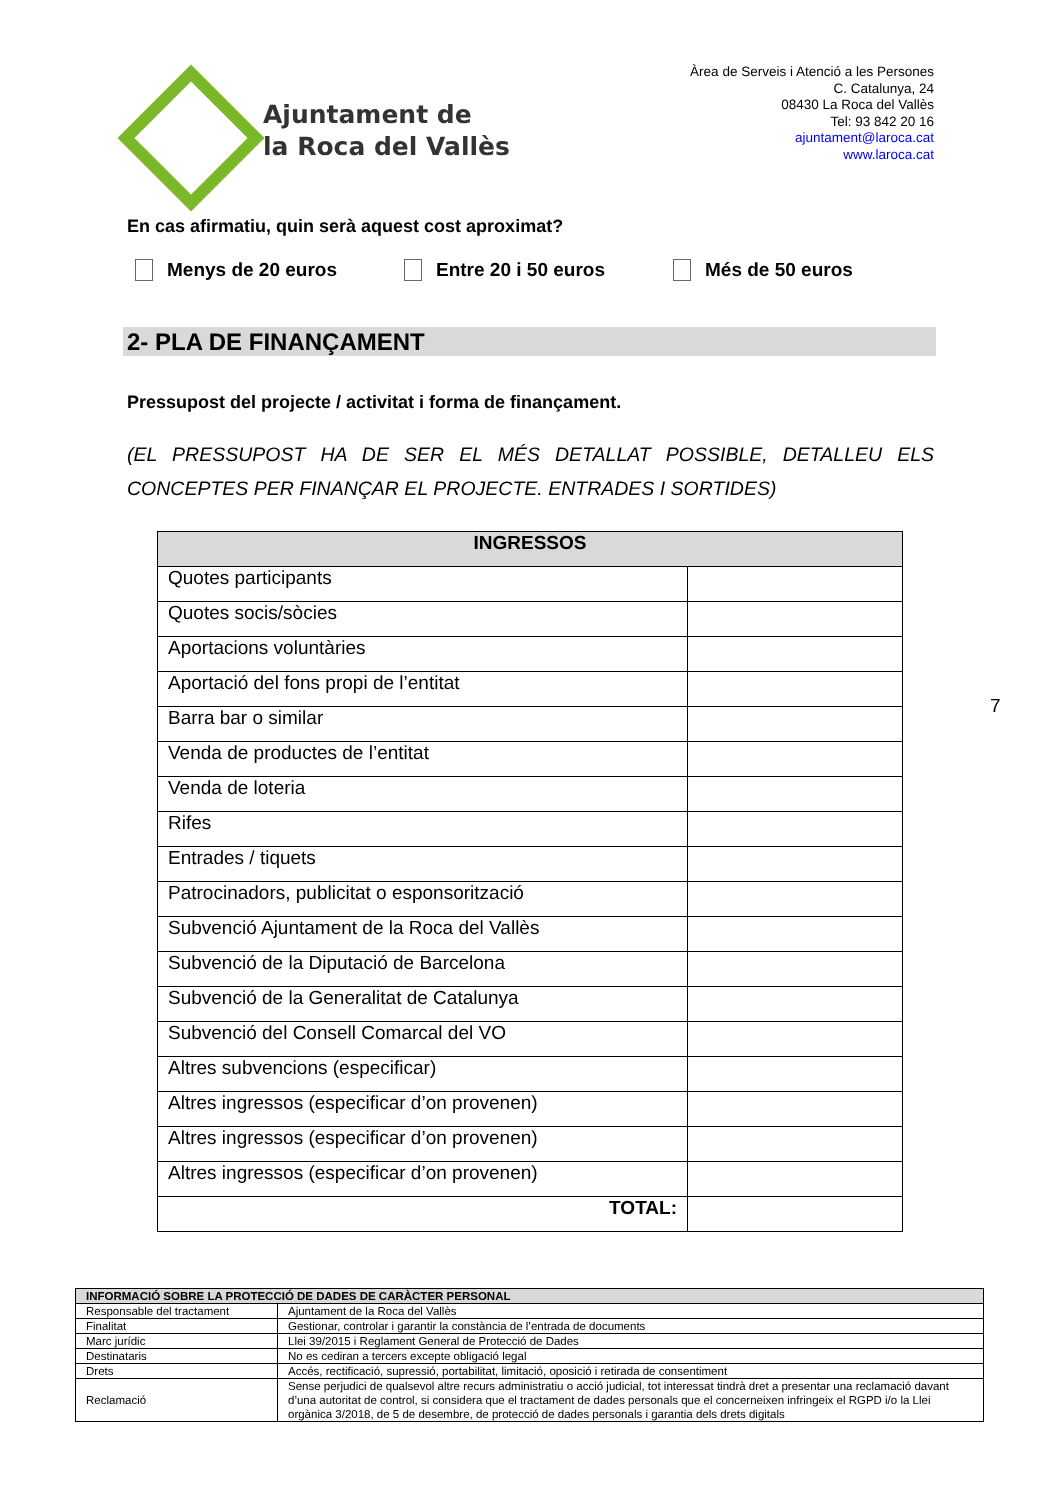Ajuntament de
la Roca del Vallès
Àrea de Serveis i Atenció a les Persones
C. Catalunya, 24
08430 La Roca del Vallès
Tel: 93 842 20 16
ajuntament@laroca.cat
www.laroca.cat
En cas afirmatiu, quin serà aquest cost aproximat?
Menys de 20 euros Entre 20 i 50 euros Més de 50 euros
2- PLA DE FINANÇAMENT
Pressupost del projecte / activitat i forma de finançament.
(EL PRESSUPOST HA DE SER EL MÉS DETALLAT POSSIBLE, DETALLEU ELS CONCEPTES PER FINANÇAR EL PROJECTE. ENTRADES I SORTIDES)
| INGRESSOS | |
| --- | --- |
| Quotes participants | |
| Quotes socis/sòcies | |
| Aportacions voluntàries | |
| Aportació del fons propi de l’entitat | |
| Barra bar o similar | |
| Venda de productes de l’entitat | |
| Venda de loteria | |
| Rifes | |
| Entrades / tiquets | |
| Patrocinadors, publicitat o esponsorització | |
| Subvenció Ajuntament de la Roca del Vallès | |
| Subvenció de la Diputació de Barcelona | |
| Subvenció de la Generalitat de Catalunya | |
| Subvenció del Consell Comarcal del VO | |
| Altres subvencions (especificar) | |
| Altres ingressos (especificar d’on provenen) | |
| Altres ingressos (especificar d’on provenen) | |
| Altres ingressos (especificar d’on provenen) | |
| TOTAL: | |
7
| INFORMACIÓ SOBRE LA PROTECCIÓ DE DADES DE CARÀCTER PERSONAL | |
| Responsable del tractament | Ajuntament de la Roca del Vallès |
| Finalitat | Gestionar, controlar i garantir la constància de l’entrada de documents |
| Marc jurídic | Llei 39/2015 i Reglament General de Protecció de Dades |
| Destinataris | No es cediran a tercers excepte obligació legal |
| Drets | Accés, rectificació, supressió, portabilitat, limitació, oposició i retirada de consentiment |
| Reclamació | Sense perjudici de qualsevol altre recurs administratiu o acció judicial, tot interessat tindrà dret a presentar una reclamació davant d’una autoritat de control, si considera que el tractament de dades personals que el concerneixen infringeix el RGPD i/o la Llei orgànica 3/2018, de 5 de desembre, de protecció de dades personals i garantia dels drets digitals |